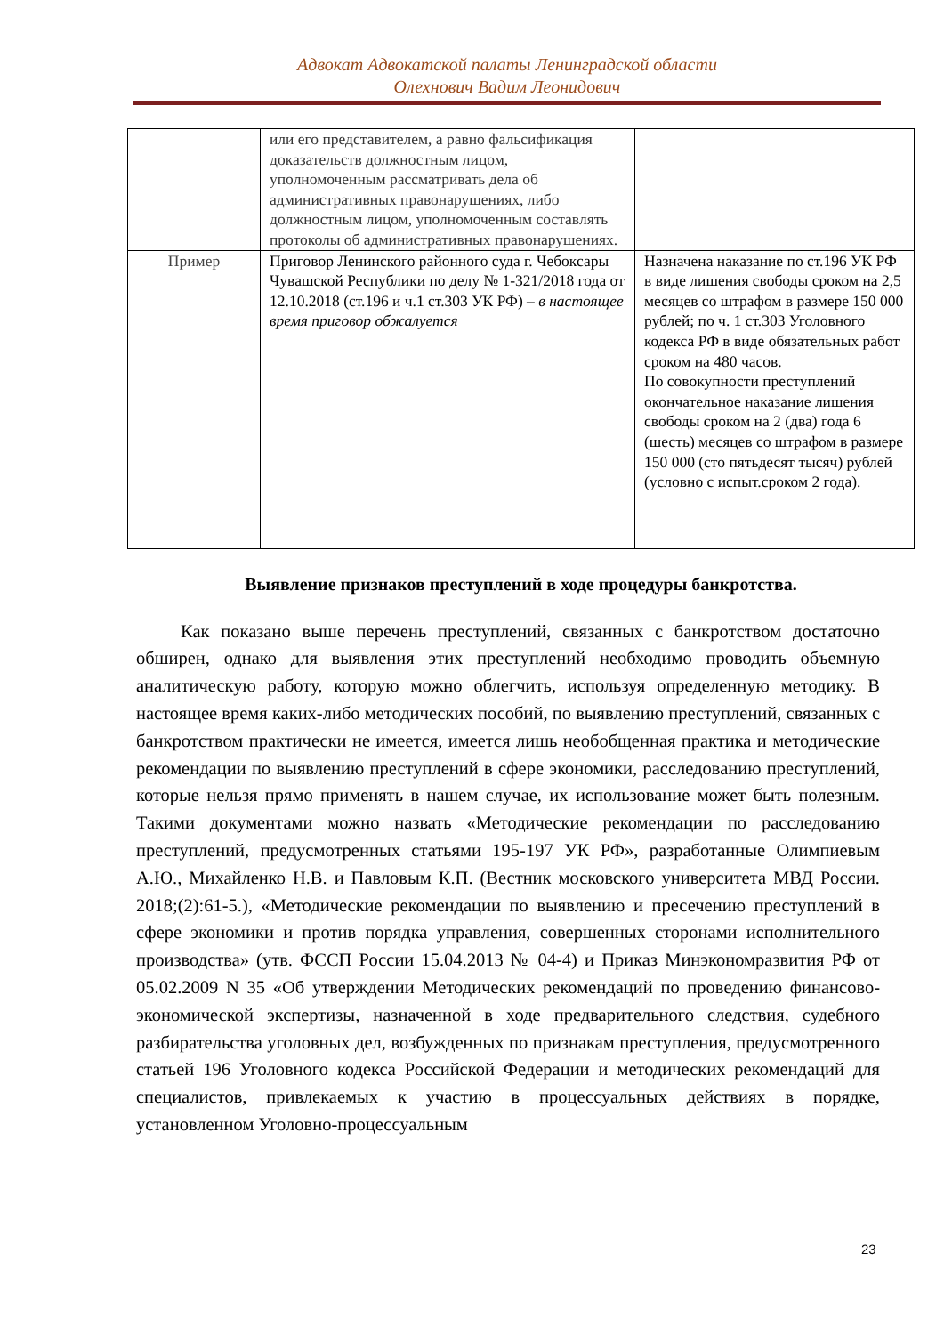Адвокат Адвокатской палаты Ленинградской области
Олехнович Вадим Леонидович
| | или его представителем, а равно фальсификация доказательств должностным лицом, уполномоченным рассматривать дела об административных правонарушениях, либо должностным лицом, уполномоченным составлять протоколы об административных правонарушениях. | |
| Пример | Приговор Ленинского районного суда г. Чебоксары Чувашской Республики по делу № 1-321/2018 года от 12.10.2018 (ст.196 и ч.1 ст.303 УК РФ) – в настоящее время приговор обжалуется | Назначена наказание по ст.196 УК РФ в виде лишения свободы сроком на 2,5 месяцев со штрафом в размере 150 000 рублей; по ч. 1 ст.303 Уголовного кодекса РФ в виде обязательных работ сроком на 480 часов. По совокупности преступлений окончательное наказание лишения свободы сроком на 2 (два) года 6 (шесть) месяцев со штрафом в размере 150 000 (сто пятьдесят тысяч) рублей (условно с испыт.сроком 2 года). |
Выявление признаков преступлений в ходе процедуры банкротства.
Как показано выше перечень преступлений, связанных с банкротством достаточно обширен, однако для выявления этих преступлений необходимо проводить объемную аналитическую работу, которую можно облегчить, используя определенную методику. В настоящее время каких-либо методических пособий, по выявлению преступлений, связанных с банкротством практически не имеется, имеется лишь необобщенная практика и методические рекомендации по выявлению преступлений в сфере экономики, расследованию преступлений, которые нельзя прямо применять в нашем случае, их использование может быть полезным. Такими документами можно назвать «Методические рекомендации по расследованию преступлений, предусмотренных статьями 195-197 УК РФ», разработанные Олимпиевым А.Ю., Михайленко Н.В. и Павловым К.П. (Вестник московского университета МВД России. 2018;(2):61-5.), «Методические рекомендации по выявлению и пресечению преступлений в сфере экономики и против порядка управления, совершенных сторонами исполнительного производства» (утв. ФССП России 15.04.2013 № 04-4) и Приказ Минэкономразвития РФ от 05.02.2009 N 35 «Об утверждении Методических рекомендаций по проведению финансово-экономической экспертизы, назначенной в ходе предварительного следствия, судебного разбирательства уголовных дел, возбужденных по признакам преступления, предусмотренного статьей 196 Уголовного кодекса Российской Федерации и методических рекомендаций для специалистов, привлекаемых к участию в процессуальных действиях в порядке, установленном Уголовно-процессуальным
23